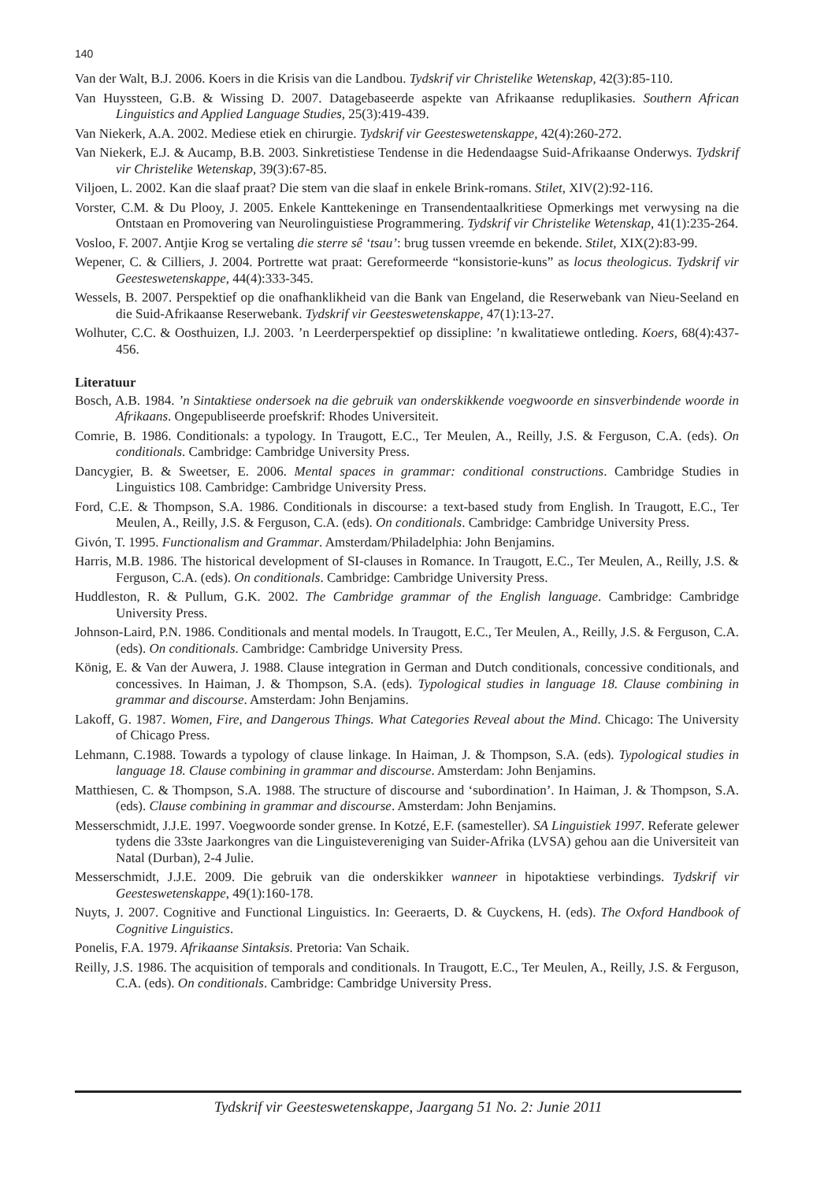140
Van der Walt, B.J. 2006. Koers in die Krisis van die Landbou. Tydskrif vir Christelike Wetenskap, 42(3):85-110.
Van Huyssteen, G.B. & Wissing D. 2007. Datagebaseerde aspekte van Afrikaanse reduplikasies. Southern African Linguistics and Applied Language Studies, 25(3):419-439.
Van Niekerk, A.A. 2002. Mediese etiek en chirurgie. Tydskrif vir Geesteswetenskappe, 42(4):260-272.
Van Niekerk, E.J. & Aucamp, B.B. 2003. Sinkretistiese Tendense in die Hedendaagse Suid-Afrikaanse Onderwys. Tydskrif vir Christelike Wetenskap, 39(3):67-85.
Viljoen, L. 2002. Kan die slaaf praat? Die stem van die slaaf in enkele Brink-romans. Stilet, XIV(2):92-116.
Vorster, C.M. & Du Plooy, J. 2005. Enkele Kanttekeninge en Transendentaalkritiese Opmerkings met verwysing na die Ontstaan en Promovering van Neurolinguistiese Programmering. Tydskrif vir Christelike Wetenskap, 41(1):235-264.
Vosloo, F. 2007. Antjie Krog se vertaling die sterre sê ‘tsau’: brug tussen vreemde en bekende. Stilet, XIX(2):83-99.
Wepener, C. & Cilliers, J. 2004. Portrette wat praat: Gereformeerde “konsistorie-kuns” as locus theologicus. Tydskrif vir Geesteswetenskappe, 44(4):333-345.
Wessels, B. 2007. Perspektief op die onafhanklikheid van die Bank van Engeland, die Reserwebank van Nieu-Seeland en die Suid-Afrikaanse Reserwebank. Tydskrif vir Geesteswetenskappe, 47(1):13-27.
Wolhuter, C.C. & Oosthuizen, I.J. 2003. ’n Leerderperspektief op dissipline: ’n kwalitatiewe ontleding. Koers, 68(4):437-456.
Literatuur
Bosch, A.B. 1984. ’n Sintaktiese ondersoek na die gebruik van onderskikkende voegwoorde en sinsverbindende woorde in Afrikaans. Ongepubliseerde proefskrif: Rhodes Universiteit.
Comrie, B. 1986. Conditionals: a typology. In Traugott, E.C., Ter Meulen, A., Reilly, J.S. & Ferguson, C.A. (eds). On conditionals. Cambridge: Cambridge University Press.
Dancygier, B. & Sweetser, E. 2006. Mental spaces in grammar: conditional constructions. Cambridge Studies in Linguistics 108. Cambridge: Cambridge University Press.
Ford, C.E. & Thompson, S.A. 1986. Conditionals in discourse: a text-based study from English. In Traugott, E.C., Ter Meulen, A., Reilly, J.S. & Ferguson, C.A. (eds). On conditionals. Cambridge: Cambridge University Press.
Givón, T. 1995. Functionalism and Grammar. Amsterdam/Philadelphia: John Benjamins.
Harris, M.B. 1986. The historical development of SI-clauses in Romance. In Traugott, E.C., Ter Meulen, A., Reilly, J.S. & Ferguson, C.A. (eds). On conditionals. Cambridge: Cambridge University Press.
Huddleston, R. & Pullum, G.K. 2002. The Cambridge grammar of the English language. Cambridge: Cambridge University Press.
Johnson-Laird, P.N. 1986. Conditionals and mental models. In Traugott, E.C., Ter Meulen, A., Reilly, J.S. & Ferguson, C.A. (eds). On conditionals. Cambridge: Cambridge University Press.
König, E. & Van der Auwera, J. 1988. Clause integration in German and Dutch conditionals, concessive conditionals, and concessives. In Haiman, J. & Thompson, S.A. (eds). Typological studies in language 18. Clause combining in grammar and discourse. Amsterdam: John Benjamins.
Lakoff, G. 1987. Women, Fire, and Dangerous Things. What Categories Reveal about the Mind. Chicago: The University of Chicago Press.
Lehmann, C.1988. Towards a typology of clause linkage. In Haiman, J. & Thompson, S.A. (eds). Typological studies in language 18. Clause combining in grammar and discourse. Amsterdam: John Benjamins.
Matthiesen, C. & Thompson, S.A. 1988. The structure of discourse and ‘subordination’. In Haiman, J. & Thompson, S.A. (eds). Clause combining in grammar and discourse. Amsterdam: John Benjamins.
Messerschmidt, J.J.E. 1997. Voegwoorde sonder grense. In Kotzé, E.F. (samesteller). SA Linguistiek 1997. Referate gelewer tydens die 33ste Jaarkongres van die Linguistevereniging van Suider-Afrika (LVSA) gehou aan die Universiteit van Natal (Durban), 2-4 Julie.
Messerschmidt, J.J.E. 2009. Die gebruik van die onderskikker wanneer in hipotaktiese verbindings. Tydskrif vir Geesteswetenskappe, 49(1):160-178.
Nuyts, J. 2007. Cognitive and Functional Linguistics. In: Geeraerts, D. & Cuyckens, H. (eds). The Oxford Handbook of Cognitive Linguistics.
Ponelis, F.A. 1979. Afrikaanse Sintaksis. Pretoria: Van Schaik.
Reilly, J.S. 1986. The acquisition of temporals and conditionals. In Traugott, E.C., Ter Meulen, A., Reilly, J.S. & Ferguson, C.A. (eds). On conditionals. Cambridge: Cambridge University Press.
Tydskrif vir Geesteswetenskappe, Jaargang 51 No. 2: Junie 2011